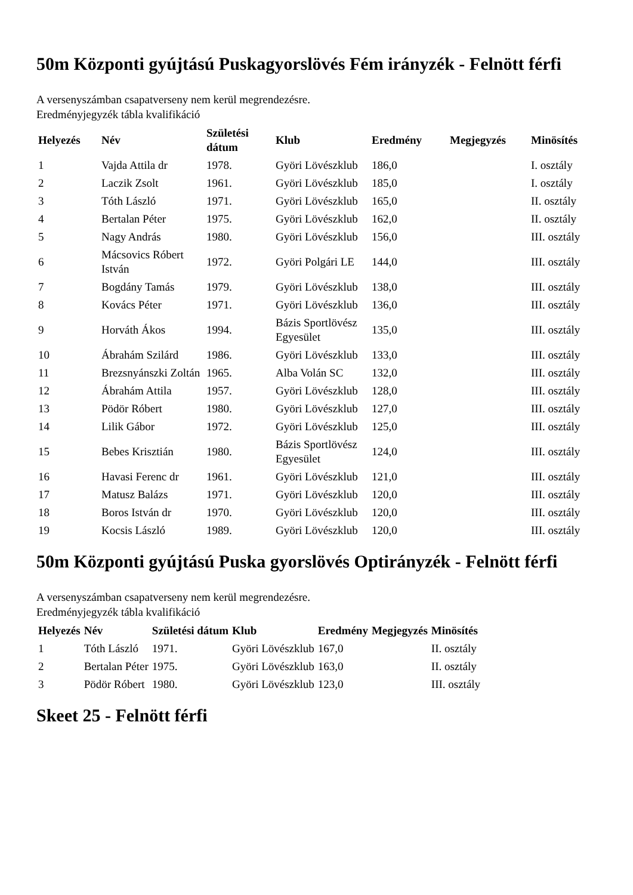50m Központi gyújtású Puskagyorslövés Fém irányzék - Felnött férfi
A versenyszámban csapatverseny nem kerül megrendezésre.
Eredményjegyzék tábla kvalifikáció
| Helyezés | Név | Születési dátum | Klub | Eredmény | Megjegyzés | Minösítés |
| --- | --- | --- | --- | --- | --- | --- |
| 1 | Vajda Attila dr | 1978. | Györi Lövészklub | 186,0 | | I. osztály |
| 2 | Laczik Zsolt | 1961. | Györi Lövészklub | 185,0 | | I. osztály |
| 3 | Tóth László | 1971. | Györi Lövészklub | 165,0 | | II. osztály |
| 4 | Bertalan Péter | 1975. | Györi Lövészklub | 162,0 | | II. osztály |
| 5 | Nagy András | 1980. | Györi Lövészklub | 156,0 | | III. osztály |
| 6 | Mácsovics Róbert István | 1972. | Györi Polgári LE | 144,0 | | III. osztály |
| 7 | Bogdány Tamás | 1979. | Györi Lövészklub | 138,0 | | III. osztály |
| 8 | Kovács Péter | 1971. | Györi Lövészklub | 136,0 | | III. osztály |
| 9 | Horváth Ákos | 1994. | Bázis Sportlövész Egyesület | 135,0 | | III. osztály |
| 10 | Ábrahám Szilárd | 1986. | Györi Lövészklub | 133,0 | | III. osztály |
| 11 | Brezsnyánszki Zoltán | 1965. | Alba Volán SC | 132,0 | | III. osztály |
| 12 | Ábrahám Attila | 1957. | Györi Lövészklub | 128,0 | | III. osztály |
| 13 | Pödör Róbert | 1980. | Györi Lövészklub | 127,0 | | III. osztály |
| 14 | Lilik Gábor | 1972. | Györi Lövészklub | 125,0 | | III. osztály |
| 15 | Bebes Krisztián | 1980. | Bázis Sportlövész Egyesület | 124,0 | | III. osztály |
| 16 | Havasi Ferenc dr | 1961. | Györi Lövészklub | 121,0 | | III. osztály |
| 17 | Matusz Balázs | 1971. | Györi Lövészklub | 120,0 | | III. osztály |
| 18 | Boros István dr | 1970. | Györi Lövészklub | 120,0 | | III. osztály |
| 19 | Kocsis László | 1989. | Györi Lövészklub | 120,0 | | III. osztály |
50m Központi gyújtású Puska gyorslövés Optirányzék - Felnött férfi
A versenyszámban csapatverseny nem kerül megrendezésre.
Eredményjegyzék tábla kvalifikáció
| Helyezés | Név | Születési dátum | Klub | Eredmény | Megjegyzés | Minösítés |
| --- | --- | --- | --- | --- | --- | --- |
| 1 | Tóth László | 1971. | Györi Lövészklub | 167,0 | | II. osztály |
| 2 | Bertalan Péter | 1975. | Györi Lövészklub | 163,0 | | II. osztály |
| 3 | Pödör Róbert | 1980. | Györi Lövészklub | 123,0 | | III. osztály |
Skeet 25 - Felnött férfi